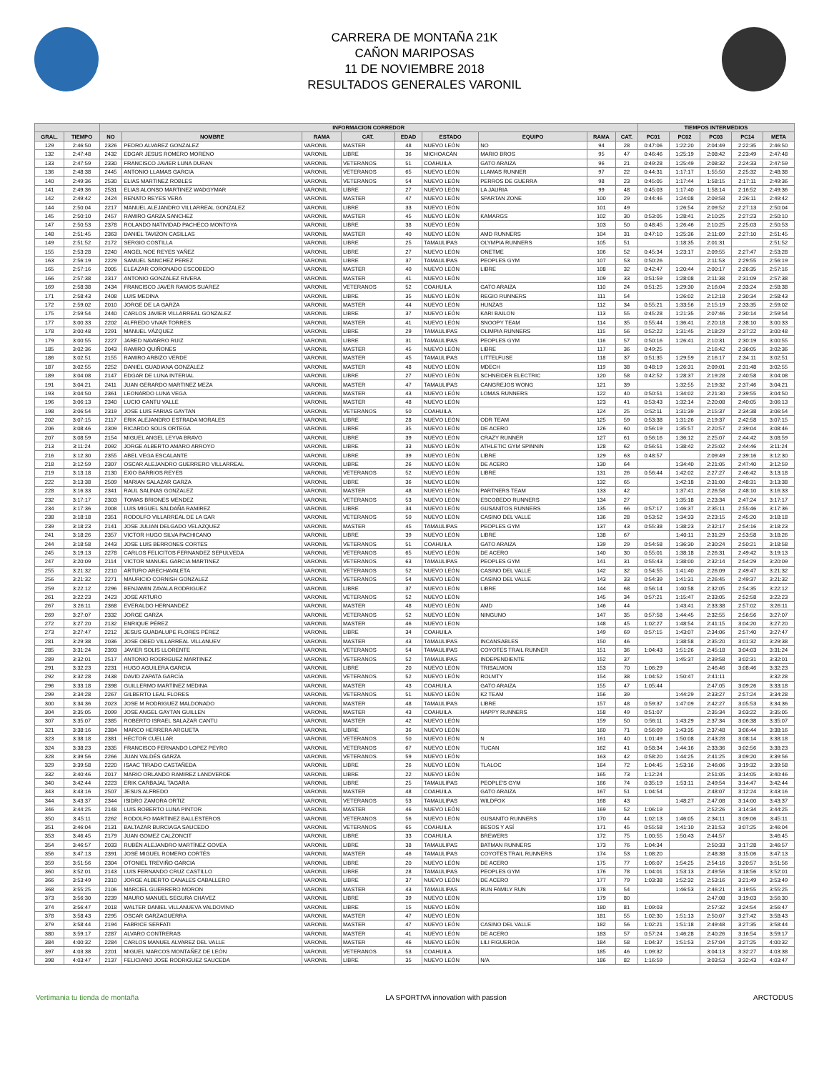CARRERA DE MONTAÑA 21K
CAÑON MARIPOSAS
11 DE NOVIEMBRE 2018
RESULTADOS GENERALES VARONIL
| | | INFORMACION CORREDOR | | | | | | | | | TIEMPOS INTERMEDIOS | | | | |
| --- | --- | --- | --- | --- | --- | --- | --- | --- | --- | --- | --- | --- | --- | --- | --- |
| GRAL. | TIEMPO | NO | NOMBRE | RAMA | CAT. | EDAD | ESTADO | EQUIPO | RAMA | CAT. | PC01 | PC02 | PC03 | PC14 | META |
| 129 | 2:46:50 | 2326 | PEDRO ALVAREZ GONZALEZ | VARONIL | MASTER | 48 | NUEVO LEÓN | NO | 94 | 28 | 0:47:06 | 1:22:20 | 2:04:49 | 2:22:35 | 2:46:50 |
| 132 | 2:47:48 | 2432 | EDGAR JESUS ROMERO MORENO | VARONIL | LIBRE | 36 | MICHOACÁN | MARIO BROS | 95 | 47 | 0:46:46 | 1:25:19 | 2:08:42 | 2:23:49 | 2:47:48 |
| 133 | 2:47:59 | 2330 | FRANCISCO JAVIER LUNA DURAN | VARONIL | VETERANOS | 51 | COAHUILA | GATO ARAIZA | 96 | 21 | 0:49:28 | 1:25:49 | 2:08:32 | 2:24:33 | 2:47:59 |
| 136 | 2:48:38 | 2445 | ANTONIO LLAMAS GARCIA | VARONIL | VETERANOS | 65 | NUEVO LEÓN | LLAMAS RUNNER | 97 | 22 | 0:44:31 | 1:17:17 | 1:55:50 | 2:25:32 | 2:48:38 |
| 140 | 2:49:36 | 2530 | ELIAS MARTINEZ ROBLES | VARONIL | VETERANOS | 54 | NUEVO LEÓN | PERROS DE GUERRA | 98 | 23 | 0:45:05 | 1:17:44 | 1:58:15 | 2:17:11 | 2:49:36 |
| 141 | 2:49:36 | 2531 | ELIAS ALONSO MARTINEZ WADGYMAR | VARONIL | LIBRE | 27 | NUEVO LEÓN | LA JAURIA | 99 | 48 | 0:45:03 | 1:17:40 | 1:58:14 | 2:16:52 | 2:49:36 |
| 142 | 2:49:42 | 2424 | RENATO REYES VERA | VARONIL | MASTER | 47 | NUEVO LEÓN | SPARTAN ZONE | 100 | 29 | 0:44:46 | 1:24:08 | 2:09:58 | 2:26:11 | 2:49:42 |
| 144 | 2:50:04 | 2217 | MANUEL ALEJANDRO VILLARREAL GONZALEZ | VARONIL | LIBRE | 33 | NUEVO LEÓN | | 101 | 49 | | 1:26:54 | 2:09:52 | 2:27:13 | 2:50:04 |
| 145 | 2:50:10 | 2457 | RAMIRO GARZA SANCHEZ | VARONIL | MASTER | 45 | NUEVO LEÓN | KAMARGS | 102 | 30 | 0:53:05 | 1:28:41 | 2:10:25 | 2:27:23 | 2:50:10 |
| 147 | 2:50:53 | 2378 | ROLANDO NATIVIDAD PACHECO MONTOYA | VARONIL | LIBRE | 38 | NUEVO LEÓN | | 103 | 50 | 0:48:45 | 1:26:46 | 2:10:25 | 2:25:03 | 2:50:53 |
| 148 | 2:51:45 | 2363 | DANIEL TAVIZON CASILLAS | VARONIL | MASTER | 40 | NUEVO LEÓN | AMD RUNNERS | 104 | 31 | 0:47:10 | 1:25:36 | 2:11:09 | 2:27:10 | 2:51:45 |
| 149 | 2:51:52 | 2172 | SERGIO COSTILLA | VARONIL | LIBRE | 25 | TAMAULIPAS | OLYMPIA RUNNERS | 105 | 51 | | 1:18:35 | 2:01:31 | | 2:51:52 |
| 155 | 2:53:28 | 2240 | ANGEL NOE REYES YAÑEZ | VARONIL | LIBRE | 27 | NUEVO LEÓN | ONETME | 106 | 52 | 0:45:34 | 1:23:17 | 2:09:55 | 2:27:47 | 2:53:28 |
| 163 | 2:56:19 | 2229 | SAMUEL SANCHEZ PEREZ | VARONIL | LIBRE | 37 | TAMAULIPAS | PEOPLES GYM | 107 | 53 | 0:50:26 | | 2:11:53 | 2:29:55 | 2:56:19 |
| 165 | 2:57:16 | 2005 | ELEAZAR CORONADO ESCOBEDO | VARONIL | MASTER | 40 | NUEVO LEÓN | LIBRE | 108 | 32 | 0:42:47 | 1:20:44 | 2:00:17 | 2:26:35 | 2:57:16 |
| 166 | 2:57:38 | 2317 | ANTONIO GONZALEZ RIVERA | VARONIL | MASTER | 41 | NUEVO LEÓN | | 109 | 33 | 0:51:59 | 1:28:08 | 2:11:38 | 2:31:09 | 2:57:38 |
| 169 | 2:58:38 | 2434 | FRANCISCO JAVER RAMOS SUÁREZ | VARONIL | VETERANOS | 52 | COAHUILA | GATO ARAIZA | 110 | 24 | 0:51:25 | 1:29:30 | 2:16:04 | 2:33:24 | 2:58:38 |
| 171 | 2:58:43 | 2408 | LUIS MEDINA | VARONIL | LIBRE | 35 | NUEVO LEÓN | REGIO RUNNERS | 111 | 54 | | 1:26:02 | 2:12:18 | 2:30:34 | 2:58:43 |
| 172 | 2:59:02 | 2010 | JORGE DE LA GARZA | VARONIL | MASTER | 44 | NUEVO LEÓN | HUNZAS | 112 | 34 | 0:55:21 | 1:33:56 | 2:15:19 | 2:33:35 | 2:59:02 |
| 175 | 2:59:54 | 2440 | CARLOS JAVIER VILLARREAL GONZALEZ | VARONIL | LIBRE | 37 | NUEVO LEÓN | KARI BAILON | 113 | 55 | 0:45:28 | 1:21:35 | 2:07:46 | 2:30:14 | 2:59:54 |
| 177 | 3:00:33 | 2202 | ALFREDO VIVAR TORRES | VARONIL | MASTER | 41 | NUEVO LEÓN | SNOOPY TEAM | 114 | 35 | 0:55:44 | 1:36:41 | 2:20:18 | 2:38:10 | 3:00:33 |
| 178 | 3:00:48 | 2291 | MANUEL VÁZQUEZ | VARONIL | LIBRE | 29 | TAMAULIPAS | OLIMPIA RUNNERS | 115 | 56 | 0:52:22 | 1:31:45 | 2:18:29 | 2:37:22 | 3:00:48 |
| 179 | 3:00:55 | 2227 | JARED NAVARRO RUIZ | VARONIL | LIBRE | 31 | TAMAULIPAS | PEOPLES GYM | 116 | 57 | 0:50:16 | 1:26:41 | 2:10:31 | 2:30:19 | 3:00:55 |
| 185 | 3:02:36 | 2043 | RAMIRO QUIÑONES | VARONIL | MASTER | 45 | NUEVO LEÓN | LIBRE | 117 | 36 | 0:49:25 | | 2:16:42 | 2:36:05 | 3:02:36 |
| 186 | 3:02:51 | 2155 | RAMIRO ARBIZO VERDE | VARONIL | MASTER | 45 | TAMAULIPAS | LITTELFUSE | 118 | 37 | 0:51:35 | 1:29:59 | 2:16:17 | 2:34:11 | 3:02:51 |
| 187 | 3:02:55 | 2252 | DANIEL GUADIANA GONZÁLEZ | VARONIL | MASTER | 48 | NUEVO LEÓN | MDECH | 119 | 38 | 0:48:19 | 1:26:31 | 2:09:01 | 2:31:48 | 3:02:55 |
| 189 | 3:04:08 | 2147 | EDGAR DE LUNA INTERIAL | VARONIL | LIBRE | 27 | NUEVO LEÓN | SCHNEIDER ELECTRIC | 120 | 58 | 0:42:52 | 1:28:37 | 2:19:28 | 2:40:58 | 3:04:08 |
| 191 | 3:04:21 | 2411 | JUAN GERARDO MARTINEZ MEZA | VARONIL | MASTER | 47 | TAMAULIPAS | CANGREJOS WONG | 121 | 39 | | 1:32:55 | 2:19:32 | 2:37:46 | 3:04:21 |
| 193 | 3:04:50 | 2361 | LEONARDO LUNA VEGA | VARONIL | MASTER | 43 | NUEVO LEÓN | LOMAS RUNNERS | 122 | 40 | 0:50:51 | 1:34:02 | 2:21:30 | 2:39:55 | 3:04:50 |
| 196 | 3:06:13 | 2340 | LUCIO CANTU VALLE | VARONIL | MASTER | 48 | NUEVO LEÓN | | 123 | 41 | 0:53:43 | 1:32:14 | 2:20:08 | 2:40:05 | 3:06:13 |
| 198 | 3:06:54 | 2319 | JOSE LUIS FARIAS GAYTAN | VARONIL | VETERANOS | 50 | COAHUILA | | 124 | 25 | 0:52:11 | 1:31:39 | 2:15:37 | 2:34:38 | 3:06:54 |
| 202 | 3:07:15 | 2117 | ERIK ALEJANDRO ESTRADA MORALES | VARONIL | LIBRE | 28 | NUEVO LEÓN | ODR TEAM | 125 | 59 | 0:53:38 | 1:31:26 | 2:19:37 | 2:42:58 | 3:07:15 |
| 206 | 3:08:46 | 2309 | RICARDO SOLIS ORTEGA | VARONIL | LIBRE | 35 | NUEVO LEÓN | DE ACERO | 126 | 60 | 0:56:19 | 1:35:57 | 2:20:57 | 2:39:04 | 3:08:46 |
| 207 | 3:08:59 | 2154 | MIGUEL ANGEL LEYVA BRAVO | VARONIL | LIBRE | 39 | NUEVO LEÓN | CRAZY RUNNER | 127 | 61 | 0:56:16 | 1:36:12 | 2:25:07 | 2:44:42 | 3:08:59 |
| 213 | 3:11:24 | 2092 | JORGE ALBERTO AMARO ARROYO | VARONIL | LIBRE | 33 | NUEVO LEÓN | ATHLETIC GYM SPINNIN | 128 | 62 | 0:56:51 | 1:38:42 | 2:25:02 | 2:44:46 | 3:11:24 |
| 216 | 3:12:30 | 2355 | ABEL VEGA ESCALANTE | VARONIL | LIBRE | 39 | NUEVO LEÓN | LIBRE | 129 | 63 | 0:48:57 | | 2:09:49 | 2:39:16 | 3:12:30 |
| 218 | 3:12:59 | 2307 | OSCAR ALEJANDRO GUERRERO VILLARREAL | VARONIL | LIBRE | 26 | NUEVO LEÓN | DE ACERO | 130 | 64 | | 1:34:40 | 2:21:05 | 2:47:40 | 3:12:59 |
| 219 | 3:13:18 | 2130 | EXIO BARRIOS REYES | VARONIL | VETERANOS | 52 | NUEVO LEÓN | LIBRE | 131 | 26 | 0:56:44 | 1:42:02 | 2:27:27 | 2:46:42 | 3:13:18 |
| 222 | 3:13:38 | 2509 | MARIAN SALAZAR GARZA | VARONIL | LIBRE | 36 | NUEVO LEÓN | | 132 | 65 | | 1:42:18 | 2:31:00 | 2:48:31 | 3:13:38 |
| 228 | 3:16:33 | 2341 | RAUL SALINAS GONZALEZ | VARONIL | MASTER | 48 | NUEVO LEÓN | PARTNERS TEAM | 133 | 42 | | 1:37:41 | 2:26:58 | 2:48:10 | 3:16:33 |
| 232 | 3:17:17 | 2303 | TOMAS BRIONES MENDEZ | VARONIL | VETERANOS | 53 | NUEVO LEÓN | ESCOBEDO RUNNERS | 134 | 27 | | 1:35:18 | 2:23:34 | 2:47:24 | 3:17:17 |
| 234 | 3:17:36 | 2008 | LUIS MIGUEL SALDAÑA RAMIREZ | VARONIL | LIBRE | 34 | NUEVO LEÓN | GUSANITOS RUNNERS | 135 | 66 | 0:57:17 | 1:46:37 | 2:35:11 | 2:55:46 | 3:17:36 |
| 238 | 3:18:18 | 2351 | RODOLFO VILLARREAL DE LA GAR | VARONIL | VETERANOS | 50 | NUEVO LEÓN | CASINO DEL VALLE | 136 | 28 | 0:53:52 | 1:34:33 | 2:23:15 | 2:45:20 | 3:18:18 |
| 239 | 3:18:23 | 2141 | JOSE JULIAN DELGADO VELAZQUEZ | VARONIL | MASTER | 45 | TAMAULIPAS | PEOPLES GYM | 137 | 43 | 0:55:38 | 1:38:23 | 2:32:17 | 2:54:16 | 3:18:23 |
| 241 | 3:18:26 | 2357 | VICTOR HUGO SILVA PACHICANO | VARONIL | LIBRE | 39 | NUEVO LEÓN | LIBRE | 138 | 67 | | 1:40:11 | 2:31:29 | 2:53:58 | 3:18:26 |
| 244 | 3:18:58 | 2443 | JOSE LUIS BERRONES CORTES | VARONIL | VETERANOS | 51 | COAHUILA | GATO ARAIZA | 139 | 29 | 0:54:58 | 1:36:30 | 2:30:24 | 2:50:21 | 3:18:58 |
| 245 | 3:19:13 | 2278 | CARLOS FELICITOS FERNANDEZ SEPULVEDA | VARONIL | VETERANOS | 65 | NUEVO LEÓN | DE ACERO | 140 | 30 | 0:55:01 | 1:38:18 | 2:26:31 | 2:49:42 | 3:19:13 |
| 247 | 3:20:09 | 2114 | VICTOR MANUEL GARCIA MARTINEZ | VARONIL | VETERANOS | 63 | TAMAULIPAS | PEOPLES GYM | 141 | 31 | 0:55:43 | 1:38:00 | 2:32:14 | 2:54:29 | 3:20:09 |
| 255 | 3:21:32 | 2210 | ARTURO ARECHAVALETA | VARONIL | VETERANOS | 52 | NUEVO LEÓN | CASINO DEL VALLE | 142 | 32 | 0:54:55 | 1:41:40 | 2:26:09 | 2:49:47 | 3:21:32 |
| 256 | 3:21:32 | 2271 | MAURICIO CORNISH GONZALEZ | VARONIL | VETERANOS | 54 | NUEVO LEÓN | CASINO DEL VALLE | 143 | 33 | 0:54:39 | 1:41:31 | 2:26:45 | 2:49:37 | 3:21:32 |
| 259 | 3:22:12 | 2296 | BENJAMIN ZAVALA RODRIGUEZ | VARONIL | LIBRE | 37 | NUEVO LEÓN | LIBRE | 144 | 68 | 0:56:14 | 1:40:58 | 2:32:05 | 2:54:35 | 3:22:12 |
| 261 | 3:22:23 | 2423 | JOSE ARTURO | VARONIL | VETERANOS | 52 | NUEVO LEÓN | | 145 | 34 | 0:57:21 | 1:15:47 | 2:33:05 | 2:52:58 | 3:22:23 |
| 267 | 3:26:11 | 2368 | EVERALDO HERNANDEZ | VARONIL | MASTER | 48 | NUEVO LEÓN | AMD | 146 | 44 | | 1:43:41 | 2:33:38 | 2:57:02 | 3:26:11 |
| 269 | 3:27:07 | 2332 | JORGE GARZA | VARONIL | VETERANOS | 52 | NUEVO LEÓN | NINGUNO | 147 | 35 | 0:57:58 | 1:44:45 | 2:32:55 | 2:56:56 | 3:27:07 |
| 272 | 3:27:20 | 2132 | ENRIQUE PÉREZ | VARONIL | MASTER | 46 | NUEVO LEON | | 148 | 45 | 1:02:27 | 1:48:54 | 2:41:15 | 3:04:20 | 3:27:20 |
| 273 | 3:27:47 | 2212 | JESUS GUADALUPE FLORES PÉREZ | VARONIL | LIBRE | 34 | COAHUILA | | 149 | 69 | 0:57:15 | 1:43:07 | 2:34:06 | 2:57:40 | 3:27:47 |
| 281 | 3:29:38 | 2036 | JOSE OBED VILLARREAL VILLANUEV | VARONIL | MASTER | 43 | TAMAULIPAS | INCANSABLES | 150 | 46 | | 1:38:58 | 2:35:20 | 3:01:32 | 3:29:38 |
| 285 | 3:31:24 | 2393 | JAVIER SOLIS LLORENTE | VARONIL | VETERANOS | 54 | TAMAULIPAS | COYOTES TRAIL RUNNER | 151 | 36 | 1:04:43 | 1:51:26 | 2:45:18 | 3:04:03 | 3:31:24 |
| 289 | 3:32:01 | 2517 | ANTONIO RODRIGUEZ MARTINEZ | VARONIL | VETERANOS | 52 | TAMAULIPAS | INDEPENDIENTE | 152 | 37 | | 1:45:37 | 2:39:58 | 3:02:31 | 3:32:01 |
| 291 | 3:32:23 | 2231 | HUGO AGUILERA GARCIA | VARONIL | LIBRE | 20 | NUEVO LEÓN | TRISALMON | 153 | 70 | 1:06:29 | | 2:46:46 | 3:08:46 | 3:32:23 |
| 292 | 3:32:28 | 2438 | DAVID ZAPATA GARCÍA | VARONIL | VETERANOS | 52 | NUEVO LEÓN | ROLMTY | 154 | 38 | 1:04:52 | 1:50:47 | 2:41:11 | | 3:32:28 |
| 296 | 3:33:18 | 2398 | GUILLERMO MARTÍNEZ MEDINA | VARONIL | MASTER | 43 | COAHUILA | GATO ARAIZA | 155 | 47 | 1:05:44 | | 2:47:05 | 3:09:26 | 3:33:18 |
| 299 | 3:34:28 | 2267 | GILBERTO LEAL FLORES | VARONIL | VETERANOS | 51 | NUEVO LEÓN | K2 TEAM | 156 | 39 | | 1:44:29 | 2:33:27 | 2:57:24 | 3:34:28 |
| 300 | 3:34:36 | 2023 | JOSE M RODRIGUEZ MALDONADO | VARONIL | MASTER | 48 | TAMAULIPAS | LIBRE | 157 | 48 | 0:59:37 | 1:47:09 | 2:42:27 | 3:05:53 | 3:34:36 |
| 304 | 3:35:05 | 2099 | JOSE ANGEL GAYTAN GUILLEN | VARONIL | MASTER | 43 | COAHUILA | HAPPY RUNNERS | 158 | 49 | 0:51:07 | | 2:35:34 | 3:03:22 | 3:35:05 |
| 307 | 3:35:07 | 2385 | ROBERTO ISRAEL SALAZAR CANTU | VARONIL | MASTER | 42 | NUEVO LEÓN | | 159 | 50 | 0:56:11 | 1:43:29 | 2:37:34 | 3:06:38 | 3:35:07 |
| 321 | 3:38:16 | 2384 | MARCO HERRERA ARGUETA | VARONIL | LIBRE | 36 | NUEVO LEÓN | | 160 | 71 | 0:56:09 | 1:43:35 | 2:37:48 | 3:06:44 | 3:38:16 |
| 323 | 3:38:18 | 2381 | HÉCTOR CUELLAR | VARONIL | VETERANOS | 50 | NUEVO LEÓN | N | 161 | 40 | 1:01:49 | 1:50:08 | 2:43:28 | 3:08:14 | 3:38:18 |
| 324 | 3:38:23 | 2335 | FRANCISCO FERNANDO LOPEZ PEYRO | VARONIL | VETERANOS | 67 | NUEVO LEÓN | TUCAN | 162 | 41 | 0:58:34 | 1:44:16 | 2:33:36 | 3:02:56 | 3:38:23 |
| 328 | 3:39:56 | 2266 | JUAN VALDÉS GARZA | VARONIL | VETERANOS | 59 | NUEVO LEÓN | | 163 | 42 | 0:58:20 | 1:44:25 | 2:41:25 | 3:09:20 | 3:39:56 |
| 329 | 3:39:58 | 2220 | ISAAC TIRADO CASTAÑEDA | VARONIL | LIBRE | 26 | NUEVO LEÓN | TLALOC | 164 | 72 | 1:04:45 | 1:53:16 | 2:46:06 | 3:19:32 | 3:39:58 |
| 332 | 3:40:46 | 2017 | MARIO ORLANDO RAMIREZ LANDVERDE | VARONIL | LIBRE | 22 | NUEVO LEÓN | | 165 | 73 | 1:12:24 | | 2:51:05 | 3:14:05 | 3:40:46 |
| 340 | 3:42:44 | 2223 | ERIK CARBAJAL TAGARA | VARONIL | LIBRE | 25 | TAMAULIPAS | PEOPLE'S GYM | 166 | 74 | 0:35:19 | 1:53:11 | 2:49:54 | 3:14:47 | 3:42:44 |
| 343 | 3:43:16 | 2507 | JESUS ALFREDO | VARONIL | MASTER | 48 | COAHUILA | GATO ARAIZA | 167 | 51 | 1:04:54 | | 2:48:07 | 3:12:24 | 3:43:16 |
| 344 | 3:43:37 | 2344 | ISIDRO ZAMORA ORTIZ | VARONIL | VETERANOS | 53 | TAMAULIPAS | WILDFOX | 168 | 43 | | 1:48:27 | 2:47:08 | 3:14:00 | 3:43:37 |
| 346 | 3:44:25 | 2148 | LUIS ROBERTO LUNA PINTOR | VARONIL | MASTER | 46 | NUEVO LEÓN | | 169 | 52 | 1:06:19 | | 2:52:26 | 3:14:34 | 3:44:25 |
| 350 | 3:45:11 | 2262 | RODOLFO MARTINEZ BALLESTEROS | VARONIL | VETERANOS | 56 | NUEVO LEÓN | GUSANITO RUNNERS | 170 | 44 | 1:02:13 | 1:46:05 | 2:34:11 | 3:09:06 | 3:45:11 |
| 351 | 3:46:04 | 2131 | BALTAZAR BURCIAGA SAUCEDO | VARONIL | VETERANOS | 65 | COAHUILA | BESOS Y ASÍ | 171 | 45 | 0:55:58 | 1:41:10 | 2:31:53 | 3:07:25 | 3:46:04 |
| 353 | 3:46:45 | 2179 | JUAN GOMEZ CALZONCIT | VARONIL | LIBRE | 33 | COAHUILA | BREWERS | 172 | 75 | 1:00:55 | 1:50:43 | 2:44:57 | | 3:46:45 |
| 354 | 3:46:57 | 2033 | RUBÉN ALEJANDRO MARTÍNEZ GOVEA | VARONIL | LIBRE | 38 | TAMAULIPAS | BATMAN RUNNERS | 173 | 76 | 1:04:34 | | 2:50:33 | 3:17:28 | 3:46:57 |
| 356 | 3:47:13 | 2391 | JOSÉ MIGUEL ROMERO CORTÉS | VARONIL | MASTER | 46 | TAMAULIPAS | COYOTES TRAIL RUNNERS | 174 | 53 | 1:08:20 | | 2:48:38 | 3:15:06 | 3:47:13 |
| 359 | 3:51:56 | 2304 | OTONIEL TREVIÑO GARCIA | VARONIL | LIBRE | 20 | NUEVO LEÓN | DE ACERO | 175 | 77 | 1:06:07 | 1:54:25 | 2:54:16 | 3:20:57 | 3:51:56 |
| 360 | 3:52:01 | 2143 | LUIS FERNANDO CRUZ CASTILLO | VARONIL | LIBRE | 28 | TAMAULIPAS | PEOPLES GYM | 176 | 78 | 1:04:01 | 1:53:13 | 2:49:56 | 3:18:56 | 3:52:01 |
| 366 | 3:53:49 | 2310 | JORGE ALBERTO CANALES CABALLERO | VARONIL | LIBRE | 37 | NUEVO LEÓN | DE ACERO | 177 | 79 | 1:03:38 | 1:52:32 | 2:53:16 | 3:21:49 | 3:53:49 |
| 368 | 3:55:25 | 2106 | MARCIEL GUERRERO MORON | VARONIL | MASTER | 43 | TAMAULIPAS | RUN FAMILY RUN | 178 | 54 | | 1:46:53 | 2:46:21 | 3:19:55 | 3:55:25 |
| 373 | 3:56:30 | 2239 | MAURO MANUEL SEGURA CHÁVEZ | VARONIL | LIBRE | 39 | NUEVO LEÓN | | 179 | 80 | | | 2:47:08 | 3:19:03 | 3:56:30 |
| 374 | 3:56:47 | 2018 | WALTER DANIEL VILLANUEVA VALDOVINO | VARONIL | LIBRE | 15 | NUEVO LEÓN | | 180 | 81 | 1:09:03 | | 2:57:32 | 3:24:54 | 3:56:47 |
| 378 | 3:58:43 | 2295 | OSCAR GARZAGUERRA | VARONIL | MASTER | 47 | NUEVO LEÓN | | 181 | 55 | 1:02:30 | 1:51:13 | 2:50:07 | 3:27:42 | 3:58:43 |
| 379 | 3:58:44 | 2194 | FABRICE SERFATI | VARONIL | MASTER | 47 | NUEVO LEÓN | CASINO DEL VALLE | 182 | 56 | 1:02:21 | 1:51:18 | 2:49:48 | 3:27:35 | 3:58:44 |
| 380 | 3:59:17 | 2287 | ALVARO CONTRERAS | VARONIL | MASTER | 41 | NUEVO LEÓN | DE ACERO | 183 | 57 | 0:57:24 | 1:46:28 | 2:40:26 | 3:16:54 | 3:59:17 |
| 384 | 4:00:32 | 2284 | CARLOS MANUEL ALVAREZ DEL VALLE | VARONIL | MASTER | 46 | NUEVO LEÓN | LILI FIGUEROA | 184 | 58 | 1:04:37 | 1:51:53 | 2:57:04 | 3:27:25 | 4:00:32 |
| 397 | 4:03:38 | 2201 | MIGUEL MARCOS MONTAÑEZ DE LEÓN | VARONIL | VETERANOS | 53 | COAHUILA | | 185 | 46 | 1:09:32 | | 3:04:13 | 3:32:27 | 4:03:38 |
| 398 | 4:03:47 | 2137 | FELICIANO JOSE RODRIGUEZ SAUCEDA | VARONIL | LIBRE | 35 | NUEVO LEÓN | N/A | 186 | 82 | 1:16:59 | | 3:03:53 | 3:32:43 | 4:03:47 |
Vertimania tu tienda de montaña
LA SPORTIVA innovation with passion
ARCTODUS